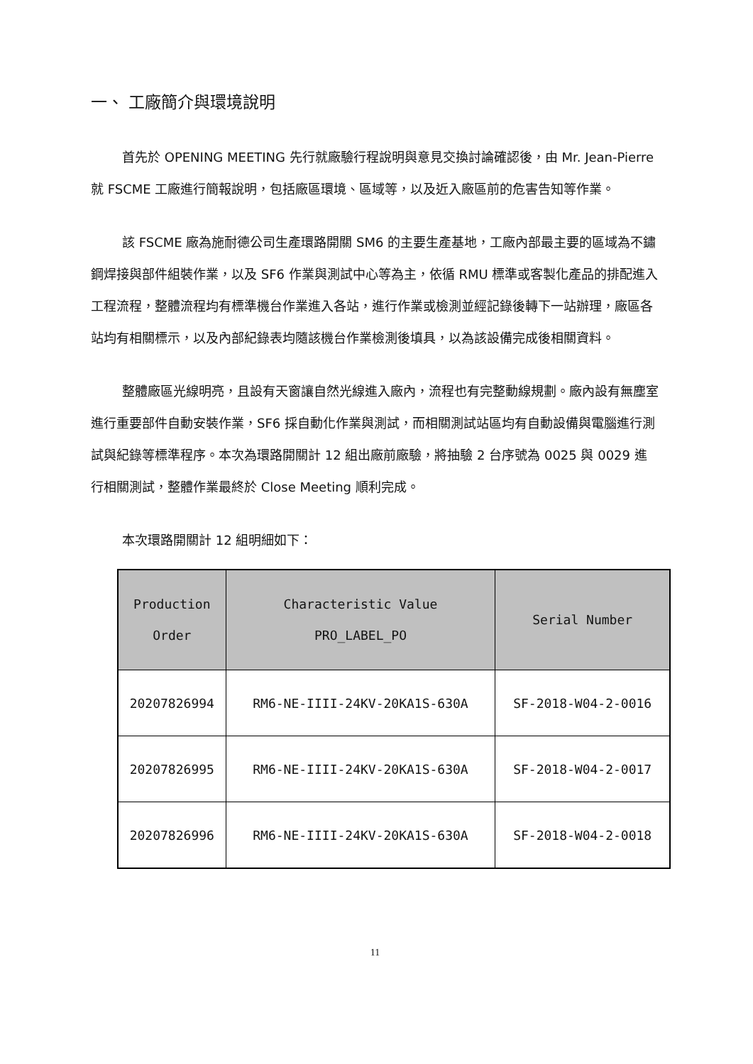一、 工廠簡介與環境說明
首先於 OPENING MEETING 先行就廠驗行程說明與意見交換討論確認後，由 Mr. Jean-Pierre 就 FSCME 工廠進行簡報說明，包括廠區環境、區域等，以及近入廠區前的危害告知等作業。
該 FSCME 廠為施耐德公司生產環路開關 SM6 的主要生產基地，工廠內部最主要的區域為不鏽鋼焊接與部件組裝作業，以及 SF6 作業與測試中心等為主，依循 RMU 標準或客製化產品的排配進入工程流程，整體流程均有標準機台作業進入各站，進行作業或檢測並經記錄後轉下一站辦理，廠區各站均有相關標示，以及內部紀錄表均隨該機台作業檢測後填具，以為該設備完成後相關資料。
整體廠區光線明亮，且設有天窗讓自然光線進入廠內，流程也有完整動線規劃。廠內設有無塵室進行重要部件自動安裝作業，SF6 採自動化作業與測試，而相關測試站區均有自動設備與電腦進行測試與紀錄等標準程序。本次為環路開關計 12 組出廠前廠驗，將抽驗 2 台序號為 0025 與 0029 進行相關測試，整體作業最終於 Close Meeting 順利完成。
本次環路開關計 12 組明細如下：
| Production Order | Characteristic Value PRO_LABEL_PO | Serial Number |
| --- | --- | --- |
| 20207826994 | RM6-NE-IIII-24KV-20KA1S-630A | SF-2018-W04-2-0016 |
| 20207826995 | RM6-NE-IIII-24KV-20KA1S-630A | SF-2018-W04-2-0017 |
| 20207826996 | RM6-NE-IIII-24KV-20KA1S-630A | SF-2018-W04-2-0018 |
11